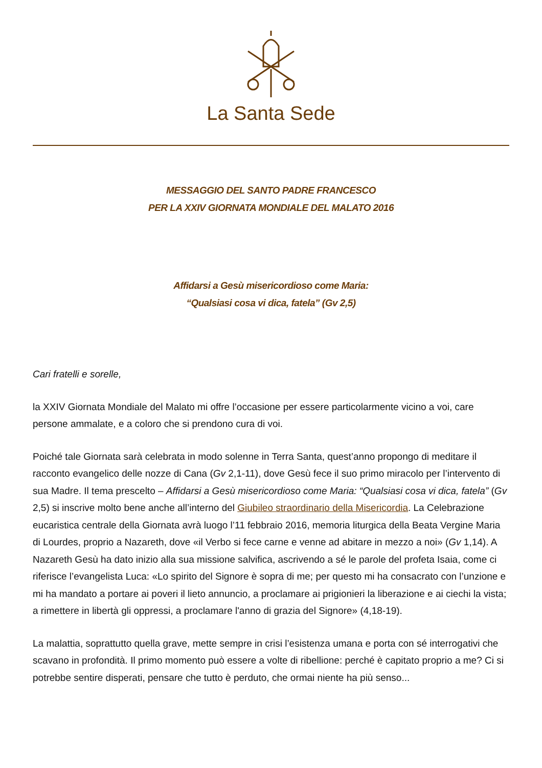La Santa Sede
MESSAGGIO DEL SANTO PADRE FRANCESCO
PER LA XXIV GIORNATA MONDIALE DEL MALATO 2016
Affidarsi a Gesù misericordioso come Maria:
“Qualsiasi cosa vi dica, fatela” (Gv 2,5)
Cari fratelli e sorelle,
la XXIV Giornata Mondiale del Malato mi offre l’occasione per essere particolarmente vicino a voi, care persone ammalate, e a coloro che si prendono cura di voi.
Poiché tale Giornata sarà celebrata in modo solenne in Terra Santa, quest’anno propongo di meditare il racconto evangelico delle nozze di Cana (Gv 2,1-11), dove Gesù fece il suo primo miracolo per l’intervento di sua Madre. Il tema prescelto – Affidarsi a Gesù misericordioso come Maria: “Qualsiasi cosa vi dica, fatela” (Gv 2,5) si inscrive molto bene anche all’interno del Giubileo straordinario della Misericordia. La Celebrazione eucaristica centrale della Giornata avrà luogo l’11 febbraio 2016, memoria liturgica della Beata Vergine Maria di Lourdes, proprio a Nazareth, dove «il Verbo si fece carne e venne ad abitare in mezzo a noi» (Gv 1,14). A Nazareth Gesù ha dato inizio alla sua missione salvifica, ascrivendo a sé le parole del profeta Isaia, come ci riferisce l’evangelista Luca: «Lo spirito del Signore è sopra di me; per questo mi ha consacrato con l’unzione e mi ha mandato a portare ai poveri il lieto annuncio, a proclamare ai prigionieri la liberazione e ai ciechi la vista; a rimettere in libertà gli oppressi, a proclamare l'anno di grazia del Signore» (4,18-19).
La malattia, soprattutto quella grave, mette sempre in crisi l’esistenza umana e porta con sé interrogativi che scavano in profondità. Il primo momento può essere a volte di ribellione: perché è capitato proprio a me? Ci si potrebbe sentire disperati, pensare che tutto è perduto, che ormai niente ha più senso...